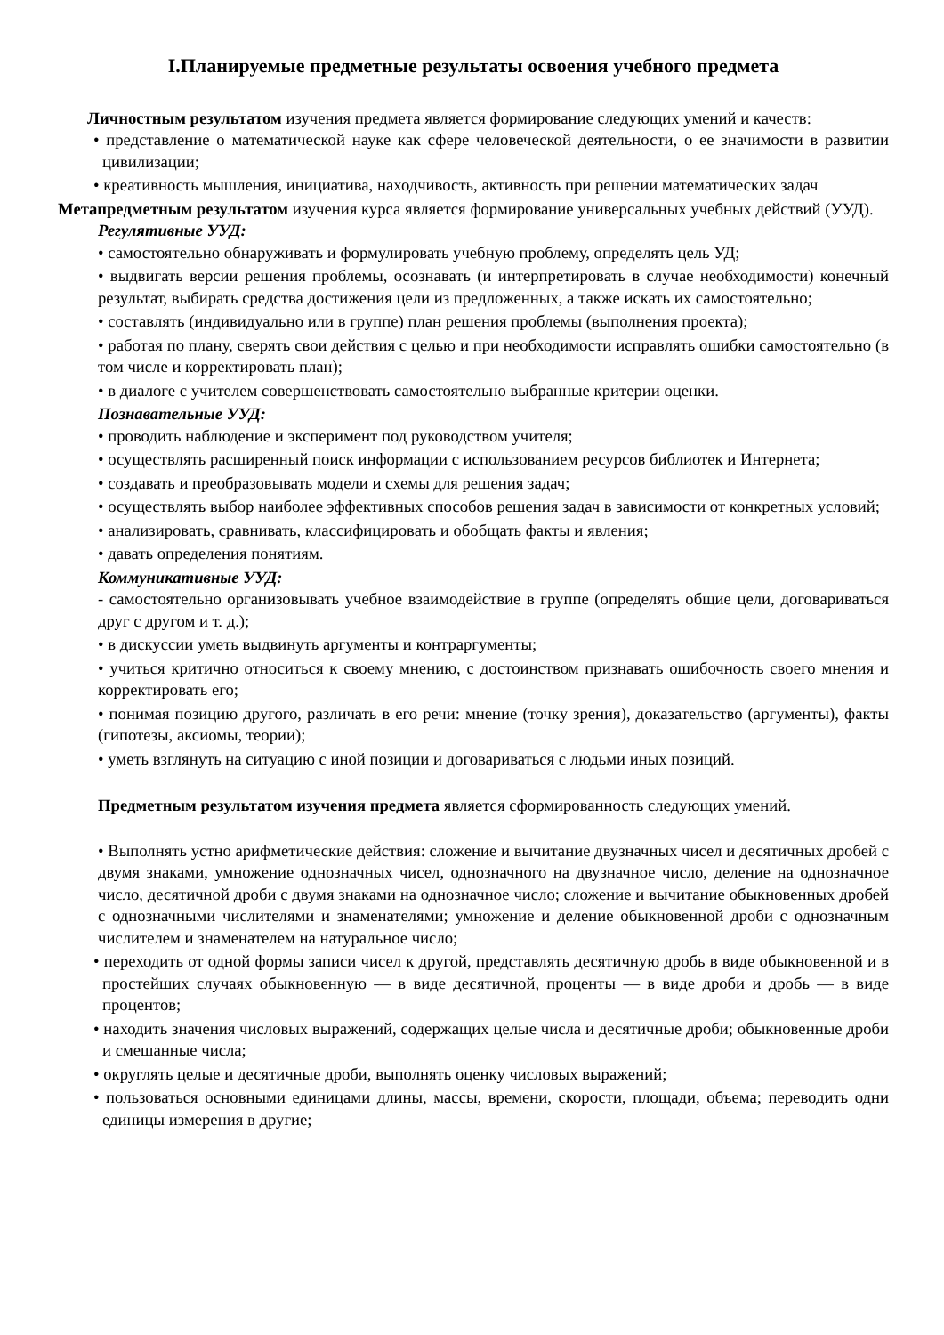I.Планируемые предметные результаты освоения учебного предмета
Личностным результатом изучения предмета является формирование следующих умений и качеств:
• представление о математической науке как сфере человеческой деятельности, о ее значимости в развитии цивилизации;
• креативность мышления, инициатива, находчивость, активность при решении математических задач
Метапредметным результатом изучения курса является формирование универсальных учебных действий (УУД).
Регулятивные УУД:
• самостоятельно обнаруживать и формулировать учебную проблему, определять цель УД;
• выдвигать версии решения проблемы, осознавать (и интерпретировать в случае необходимости) конечный результат, выбирать средства достижения цели из предложенных, а также искать их самостоятельно;
• составлять (индивидуально или в группе) план решения проблемы (выполнения проекта);
• работая по плану, сверять свои действия с целью и при необходимости исправлять ошибки самостоятельно (в том числе и корректировать план);
• в диалоге с учителем совершенствовать самостоятельно выбранные критерии оценки.
Познавательные УУД:
• проводить наблюдение и эксперимент под руководством учителя;
• осуществлять расширенный поиск информации с использованием ресурсов библиотек и Интернета;
• создавать и преобразовывать модели и схемы для решения задач;
• осуществлять выбор наиболее эффективных способов решения задач в зависимости от конкретных условий;
• анализировать, сравнивать, классифицировать и обобщать факты и явления;
• давать определения понятиям.
Коммуникативные УУД:
- самостоятельно организовывать учебное взаимодействие в группе (определять общие цели, договариваться друг с другом и т. д.);
• в дискуссии уметь выдвинуть аргументы и контраргументы;
• учиться критично относиться к своему мнению, с достоинством признавать ошибочность своего мнения и корректировать его;
• понимая позицию другого, различать в его речи: мнение (точку зрения), доказательство (аргументы), факты (гипотезы, аксиомы, теории);
• уметь взглянуть на ситуацию с иной позиции и договариваться с людьми иных позиций.
Предметным результатом изучения предмета является сформированность следующих умений.
• Выполнять устно арифметические действия: сложение и вычитание двузначных чисел и десятичных дробей с двумя знаками, умножение однозначных чисел, однозначного на двузначное число, деление на однозначное число, десятичной дроби с двумя знаками на однозначное число; сложение и вычитание обыкновенных дробей с однозначными числителями и знаменателями; умножение и деление обыкновенной дроби с однозначным числителем и знаменателем на натуральное число;
• переходить от одной формы записи чисел к другой, представлять десятичную дробь в виде обыкновенной и в простейших случаях обыкновенную — в виде десятичной, проценты — в виде дроби и дробь — в виде процентов;
• находить значения числовых выражений, содержащих целые числа и десятичные дроби; обыкновенные дроби и смешанные числа;
• округлять целые и десятичные дроби, выполнять оценку числовых выражений;
• пользоваться основными единицами длины, массы, времени, скорости, площади, объема; переводить одни единицы измерения в другие;